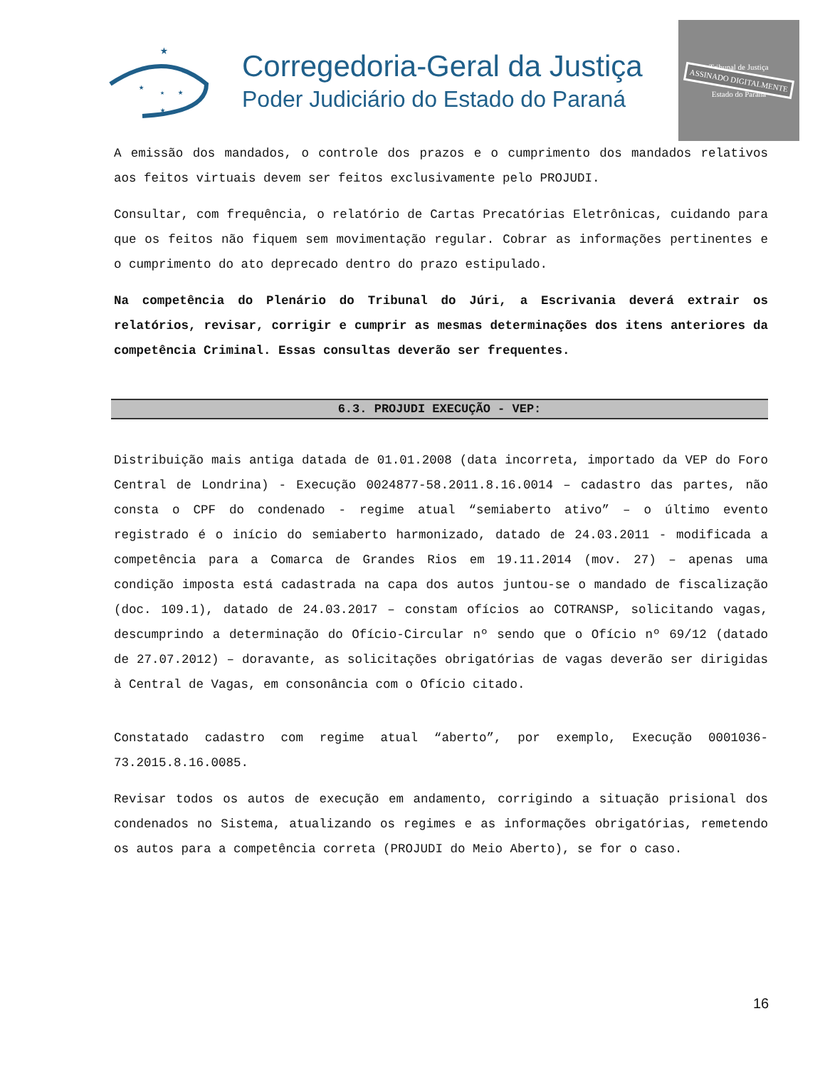★
★
★
★
★
Corregedoria-Geral da Justiça
Poder Judiciário do Estado do Paraná
Tribunal de Justiça
ASSINADO DIGITALMENTE
Estado do Paraná
A emissão dos mandados, o controle dos prazos e o cumprimento dos mandados relativos aos feitos virtuais devem ser feitos exclusivamente pelo PROJUDI.
Consultar, com frequência, o relatório de Cartas Precatórias Eletrônicas, cuidando para que os feitos não fiquem sem movimentação regular. Cobrar as informações pertinentes e o cumprimento do ato deprecado dentro do prazo estipulado.
Na competência do Plenário do Tribunal do Júri, a Escrivania deverá extrair os relatórios, revisar, corrigir e cumprir as mesmas determinações dos itens anteriores da competência Criminal. Essas consultas deverão ser frequentes.
6.3. PROJUDI EXECUÇÃO - VEP:
Distribuição mais antiga datada de 01.01.2008 (data incorreta, importado da VEP do Foro Central de Londrina) - Execução 0024877-58.2011.8.16.0014 – cadastro das partes, não consta o CPF do condenado - regime atual “semiaberto ativo” – o último evento registrado é o início do semiaberto harmonizado, datado de 24.03.2011 - modificada a competência para a Comarca de Grandes Rios em 19.11.2014 (mov. 27) – apenas uma condição imposta está cadastrada na capa dos autos juntou-se o mandado de fiscalização (doc. 109.1), datado de 24.03.2017 – constam ofícios ao COTRANSP, solicitando vagas, descumprindo a determinação do Ofício-Circular nº sendo que o Ofício nº 69/12 (datado de 27.07.2012) – doravante, as solicitações obrigatórias de vagas deverão ser dirigidas à Central de Vagas, em consonância com o Ofício citado.
Constatado cadastro com regime atual “aberto”, por exemplo, Execução 0001036-73.2015.8.16.0085.
Revisar todos os autos de execução em andamento, corrigindo a situação prisional dos condenados no Sistema, atualizando os regimes e as informações obrigatórias, remetendo os autos para a competência correta (PROJUDI do Meio Aberto), se for o caso.
16